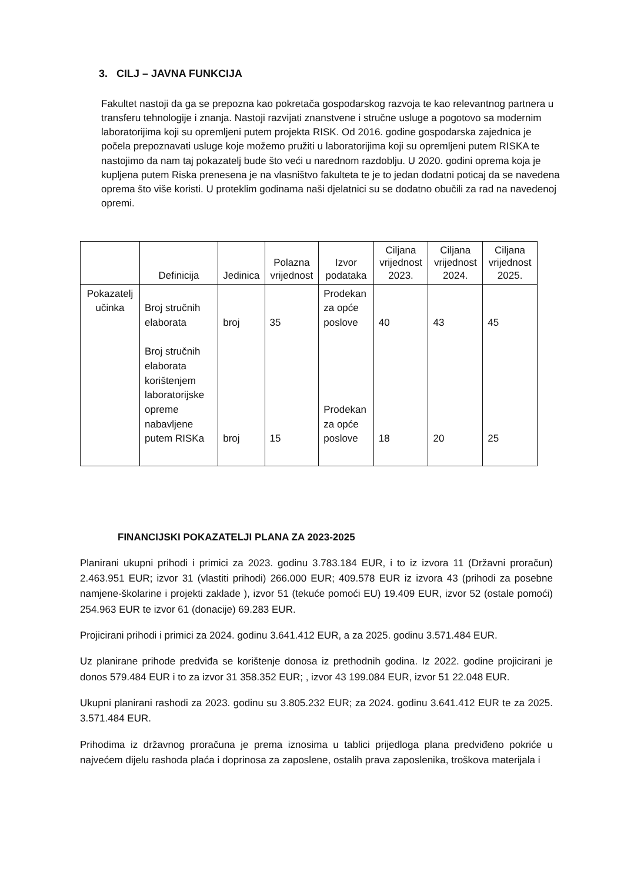3. CILJ – JAVNA FUNKCIJA
Fakultet nastoji da ga se prepozna kao pokretača gospodarskog razvoja te kao relevantnog partnera u transferu tehnologije i znanja. Nastoji razvijati znanstvene i stručne usluge a pogotovo sa modernim laboratorijima koji su opremljeni putem projekta RISK. Od 2016. godine gospodarska zajednica je počela prepoznavati usluge koje možemo pružiti u laboratorijima koji su opremljeni putem RISKA te nastojimo da nam taj pokazatelj bude što veći u narednom razdoblju. U 2020. godini oprema koja je kupljena putem Riska prenesena je na vlasništvo fakulteta te je to jedan dodatni poticaj da se navedena oprema što više koristi. U proteklim godinama naši djelatnici su se dodatno obučili za rad na navedenoj opremi.
| | Definicija | Jedinica | Polazna vrijednost | Izvor podataka | Ciljana vrijednost 2023. | Ciljana vrijednost 2024. | Ciljana vrijednost 2025. |
| --- | --- | --- | --- | --- | --- | --- | --- |
| Pokazatelj učinka | Broj stručnih elaborata Broj stručnih elaborata korištenjem laboratorijske opreme nabavljene putem RISKa | broj broj | 35 15 | Prodekan za opće poslove Prodekan za opće poslove | 40 18 | 43 20 | 45 25 |
FINANCIJSKI POKAZATELJI PLANA ZA 2023-2025
Planirani ukupni prihodi i primici za 2023. godinu 3.783.184 EUR, i to iz izvora 11 (Državni proračun) 2.463.951 EUR; izvor 31 (vlastiti prihodi) 266.000 EUR; 409.578 EUR iz izvora 43 (prihodi za posebne namjene-školarine i projekti zaklade ), izvor 51 (tekuće pomoći EU) 19.409 EUR, izvor 52 (ostale pomoći) 254.963 EUR te izvor 61 (donacije) 69.283 EUR.
Projicirani prihodi i primici za 2024. godinu 3.641.412 EUR, a za 2025. godinu 3.571.484 EUR.
Uz planirane prihode predviđa se korištenje donosa iz prethodnih godina. Iz 2022. godine projicirani je donos 579.484 EUR i to za izvor 31 358.352 EUR; , izvor 43 199.084 EUR, izvor 51 22.048 EUR.
Ukupni planirani rashodi za 2023. godinu su 3.805.232 EUR; za 2024. godinu 3.641.412 EUR te za 2025. 3.571.484 EUR.
Prihodima iz državnog proračuna je prema iznosima u tablici prijedloga plana predviđeno pokriće u najvećem dijelu rashoda plaća i doprinosa za zaposlene, ostalih prava zaposlenika, troškova materijala i